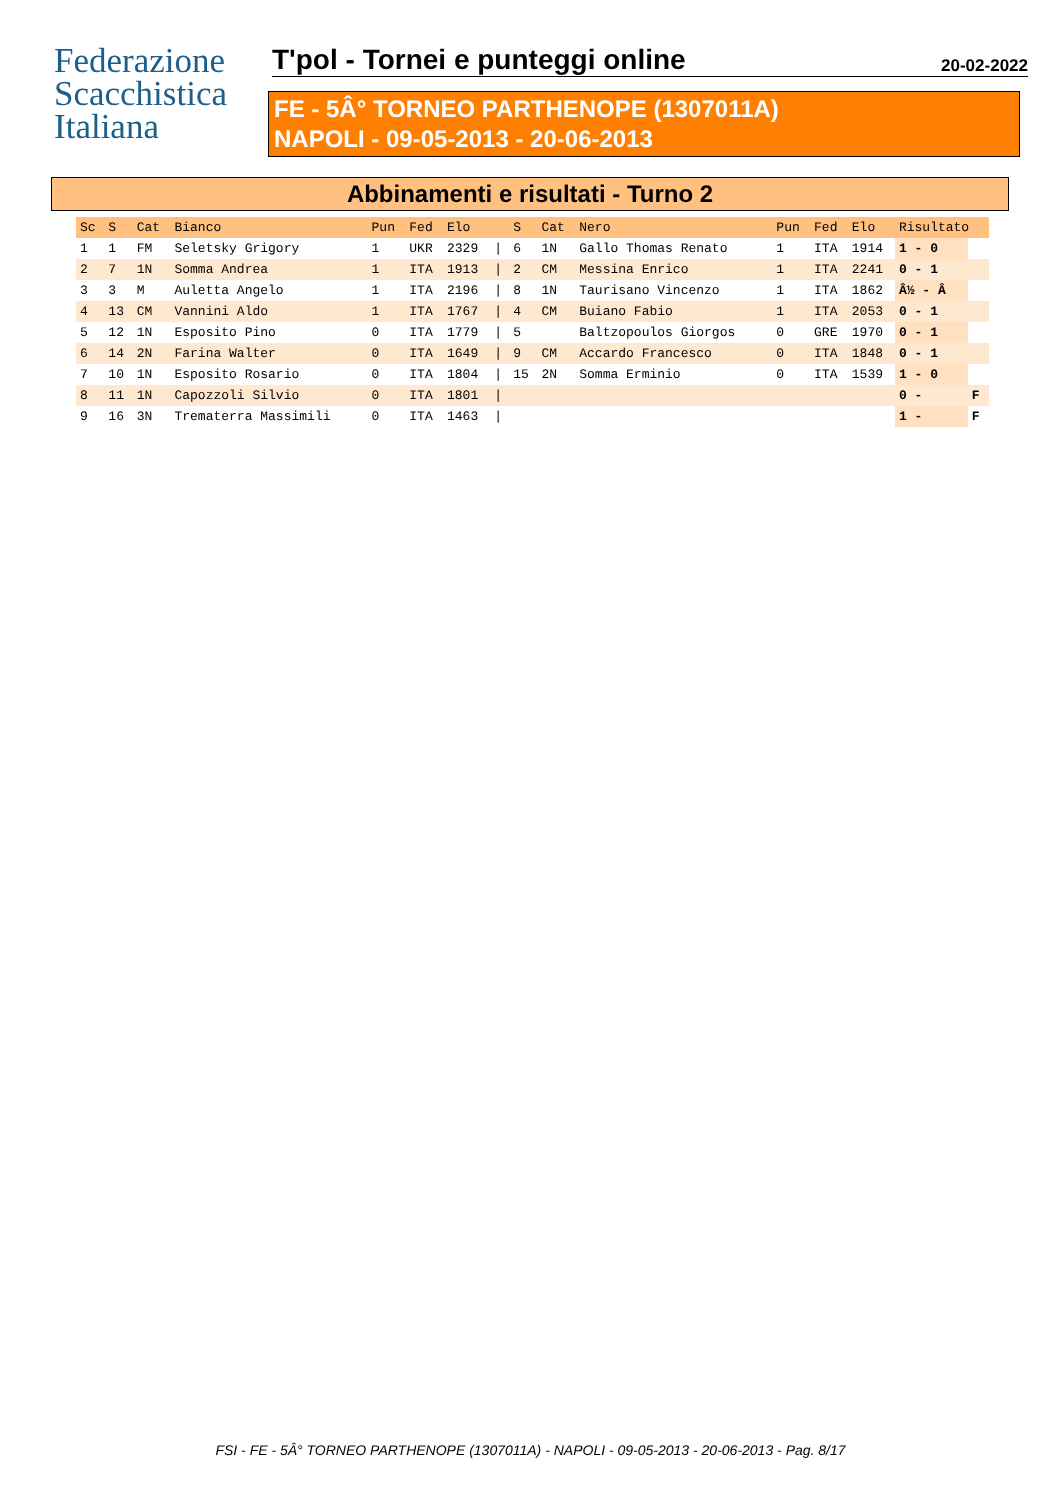Federazione
Scacchistica
Italiana
T'pol - Tornei e punteggi online
20-02-2022
FE - 5Â° TORNEO PARTHENOPE (1307011A)
NAPOLI - 09-05-2013 - 20-06-2013
Abbinamenti e risultati - Turno 2
| Sc | S | Cat | Bianco | Pun | Fed | Elo | | S | Cat | Nero | Pun | Fed | Elo | Risultato | |
| --- | --- | --- | --- | --- | --- | --- | --- | --- | --- | --- | --- | --- | --- | --- | --- |
| 1 | 1 | FM | Seletsky Grigory | 1 | UKR | 2329 | / | 6 | 1N | Gallo Thomas Renato | 1 | ITA | 1914 | 1 - 0 | |
| 2 | 7 | 1N | Somma Andrea | 1 | ITA | 1913 | / | 2 | CM | Messina Enrico | 1 | ITA | 2241 | 0 - 1 | |
| 3 | 3 | M | Auletta Angelo | 1 | ITA | 2196 | / | 8 | 1N | Taurisano Vincenzo | 1 | ITA | 1862 | Â½ - Â | |
| 4 | 13 | CM | Vannini Aldo | 1 | ITA | 1767 | / | 4 | CM | Buiano Fabio | 1 | ITA | 2053 | 0 - 1 | |
| 5 | 12 | 1N | Esposito Pino | 0 | ITA | 1779 | / | 5 | | Baltzopoulos Giorgos | 0 | GRE | 1970 | 0 - 1 | |
| 6 | 14 | 2N | Farina Walter | 0 | ITA | 1649 | / | 9 | CM | Accardo Francesco | 0 | ITA | 1848 | 0 - 1 | |
| 7 | 10 | 1N | Esposito Rosario | 0 | ITA | 1804 | / | 15 | 2N | Somma Erminio | 0 | ITA | 1539 | 1 - 0 | |
| 8 | 11 | 1N | Capozzoli Silvio | 0 | ITA | 1801 | / | | | | | | | 0 - | F |
| 9 | 16 | 3N | Trematerra Massimili | 0 | ITA | 1463 | / | | | | | | | 1 - | F |
FSI - FE - 5Â° TORNEO PARTHENOPE (1307011A) - NAPOLI - 09-05-2013 - 20-06-2013 - Pag. 8/17